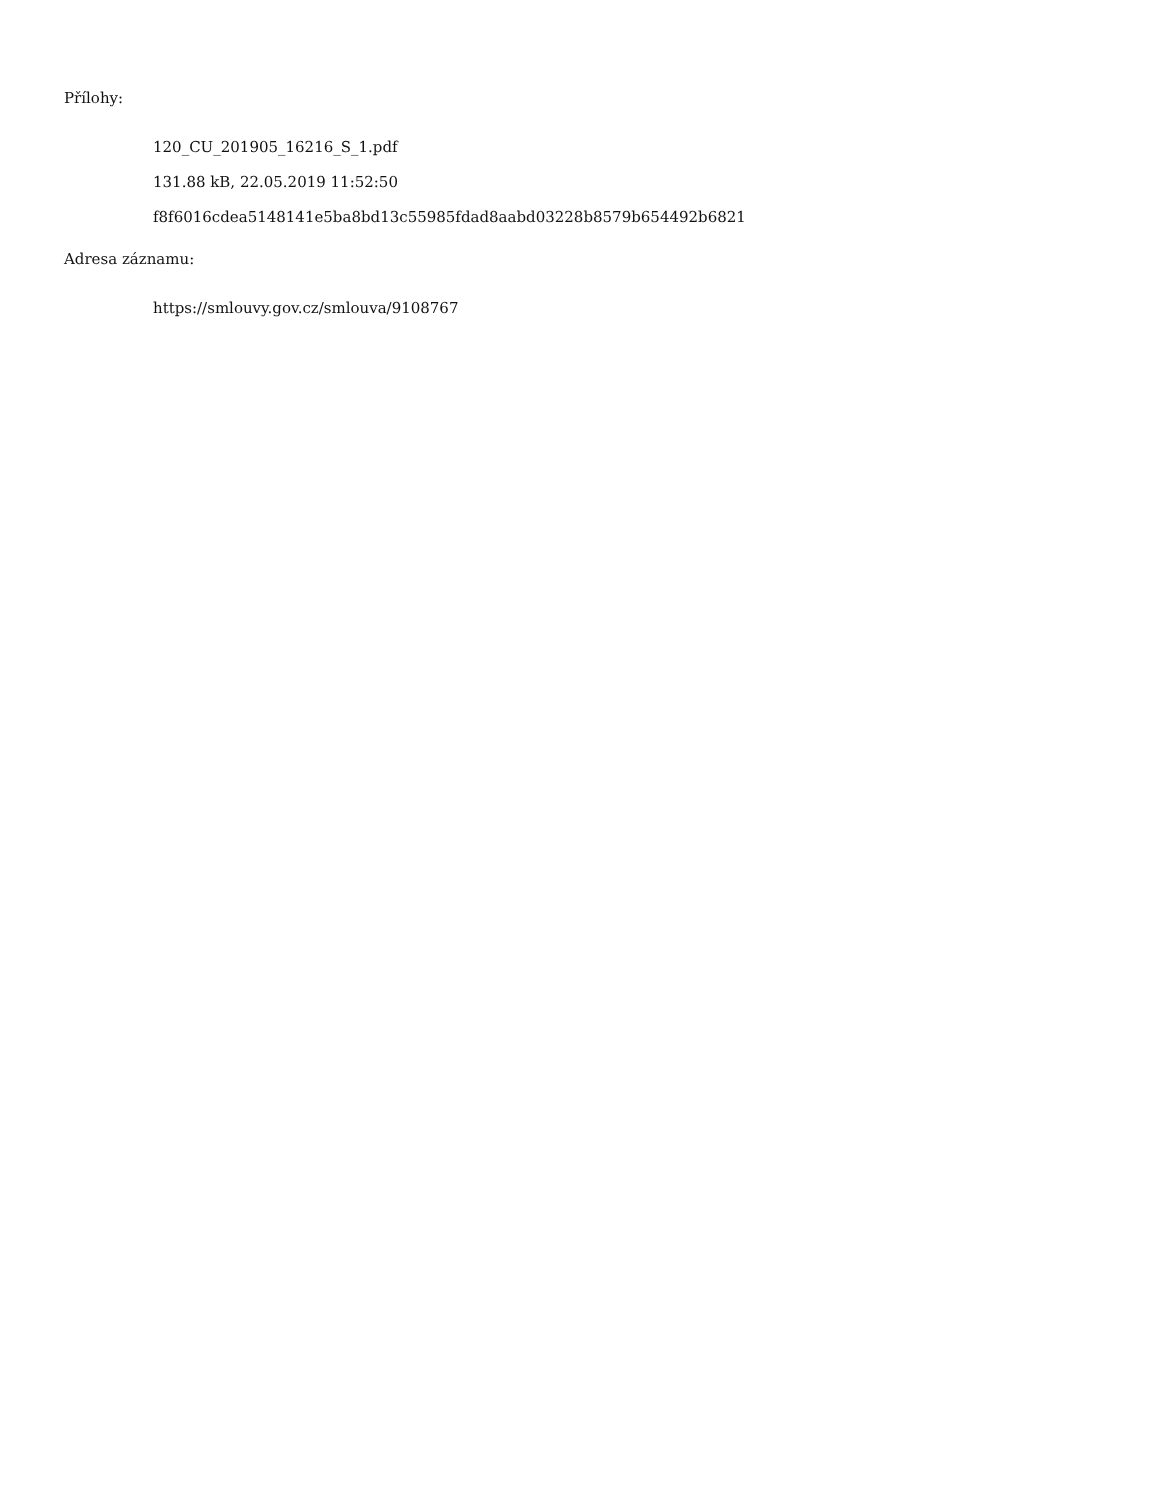Přílohy:
120_CU_201905_16216_S_1.pdf
131.88 kB, 22.05.2019 11:52:50
f8f6016cdea5148141e5ba8bd13c55985fdad8aabd03228b8579b654492b6821
Adresa záznamu:
https://smlouvy.gov.cz/smlouva/9108767